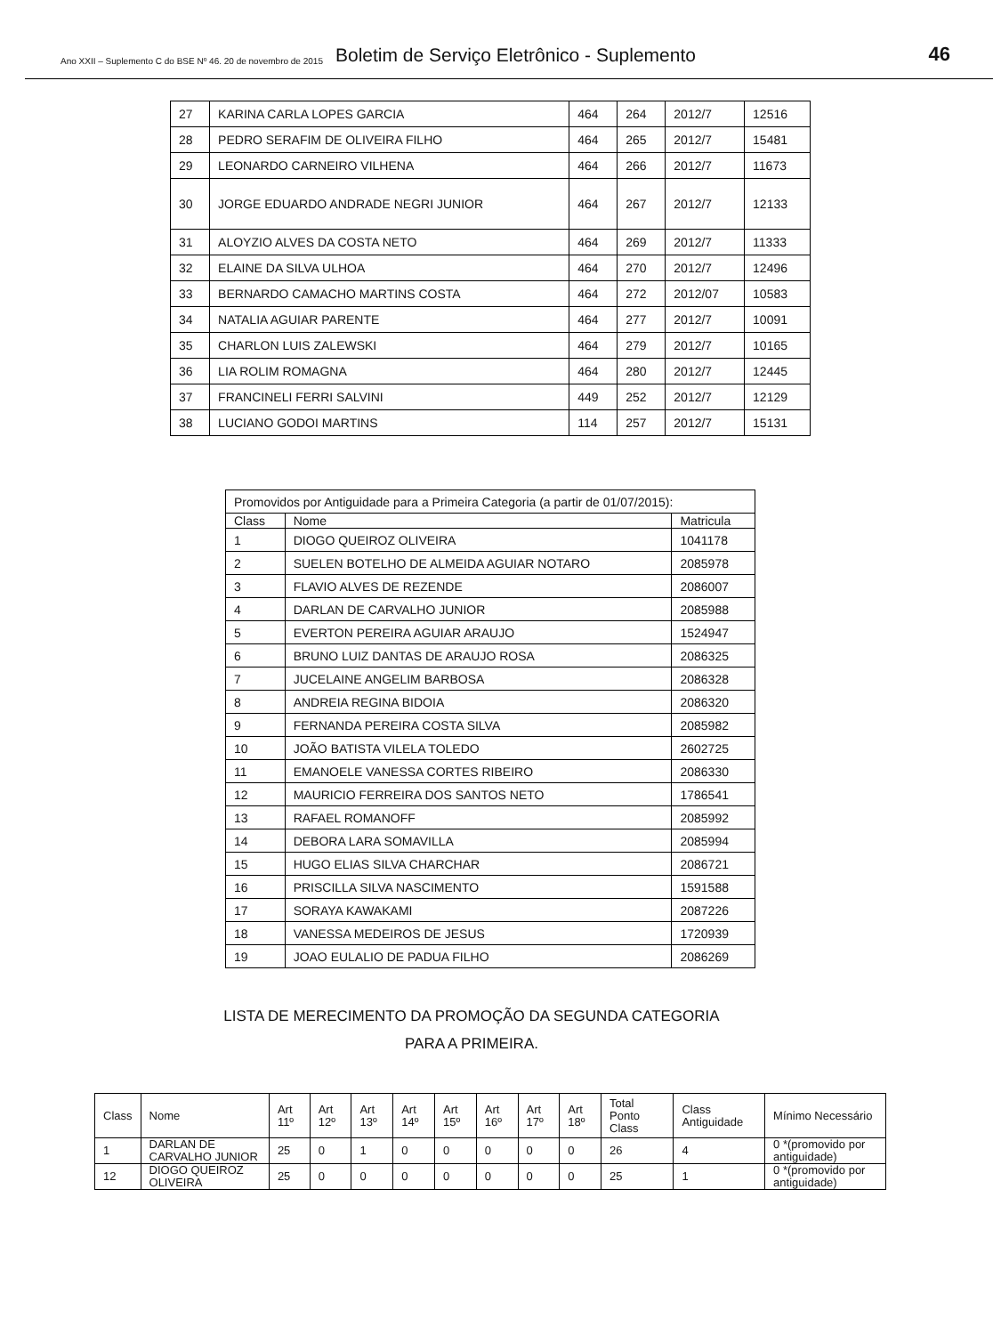Ano XXII – Suplemento C do BSE Nº 46. 20 de novembro de 2015 Boletim de Serviço Eletrônico - Suplemento 46
| 27 | KARINA CARLA LOPES GARCIA | 464 | 264 | 2012/7 | 12516 |
| 28 | PEDRO SERAFIM DE OLIVEIRA FILHO | 464 | 265 | 2012/7 | 15481 |
| 29 | LEONARDO CARNEIRO VILHENA | 464 | 266 | 2012/7 | 11673 |
| 30 | JORGE EDUARDO ANDRADE NEGRI JUNIOR | 464 | 267 | 2012/7 | 12133 |
| 31 | ALOYZIO ALVES DA COSTA NETO | 464 | 269 | 2012/7 | 11333 |
| 32 | ELAINE DA SILVA ULHOA | 464 | 270 | 2012/7 | 12496 |
| 33 | BERNARDO CAMACHO MARTINS COSTA | 464 | 272 | 2012/07 | 10583 |
| 34 | NATALIA AGUIAR PARENTE | 464 | 277 | 2012/7 | 10091 |
| 35 | CHARLON LUIS ZALEWSKI | 464 | 279 | 2012/7 | 10165 |
| 36 | LIA ROLIM ROMAGNA | 464 | 280 | 2012/7 | 12445 |
| 37 | FRANCINELI FERRI SALVINI | 449 | 252 | 2012/7 | 12129 |
| 38 | LUCIANO GODOI MARTINS | 114 | 257 | 2012/7 | 15131 |
| Promovidos por Antiguidade para a Primeira Categoria (a partir de 01/07/2015): | | |
| Class | Nome | Matricula |
| 1 | DIOGO QUEIROZ OLIVEIRA | 1041178 |
| 2 | SUELEN BOTELHO DE ALMEIDA AGUIAR NOTARO | 2085978 |
| 3 | FLAVIO ALVES DE REZENDE | 2086007 |
| 4 | DARLAN DE CARVALHO JUNIOR | 2085988 |
| 5 | EVERTON PEREIRA AGUIAR ARAUJO | 1524947 |
| 6 | BRUNO LUIZ DANTAS DE ARAUJO ROSA | 2086325 |
| 7 | JUCELAINE ANGELIM BARBOSA | 2086328 |
| 8 | ANDREIA REGINA BIDOIA | 2086320 |
| 9 | FERNANDA PEREIRA COSTA SILVA | 2085982 |
| 10 | JOÃO BATISTA VILELA TOLEDO | 2602725 |
| 11 | EMANOELE VANESSA CORTES RIBEIRO | 2086330 |
| 12 | MAURICIO FERREIRA DOS SANTOS NETO | 1786541 |
| 13 | RAFAEL ROMANOFF | 2085992 |
| 14 | DEBORA LARA SOMAVILLA | 2085994 |
| 15 | HUGO ELIAS SILVA CHARCHAR | 2086721 |
| 16 | PRISCILLA SILVA NASCIMENTO | 1591588 |
| 17 | SORAYA KAWAKAMI | 2087226 |
| 18 | VANESSA MEDEIROS DE JESUS | 1720939 |
| 19 | JOAO EULALIO DE PADUA FILHO | 2086269 |
LISTA DE MERECIMENTO DA PROMOÇÃO DA SEGUNDA CATEGORIA
PARA A PRIMEIRA.
| Class | Nome | Art 11º | Art 12º | Art 13º | Art 14º | Art 15º | Art 16º | Art 17º | Art 18º | Total Ponto Class | Class Antiguidade | Mínimo Necessário |
| --- | --- | --- | --- | --- | --- | --- | --- | --- | --- | --- | --- | --- |
| 1 | DARLAN DE CARVALHO JUNIOR | 25 | 0 | 1 | 0 | 0 | 0 | 0 | 0 | 26 | 4 | 0 *(promovido por antiguidade) |
| 12 | DIOGO QUEIROZ OLIVEIRA | 25 | 0 | 0 | 0 | 0 | 0 | 0 | 0 | 25 | 1 | 0 *(promovido por antiguidade) |